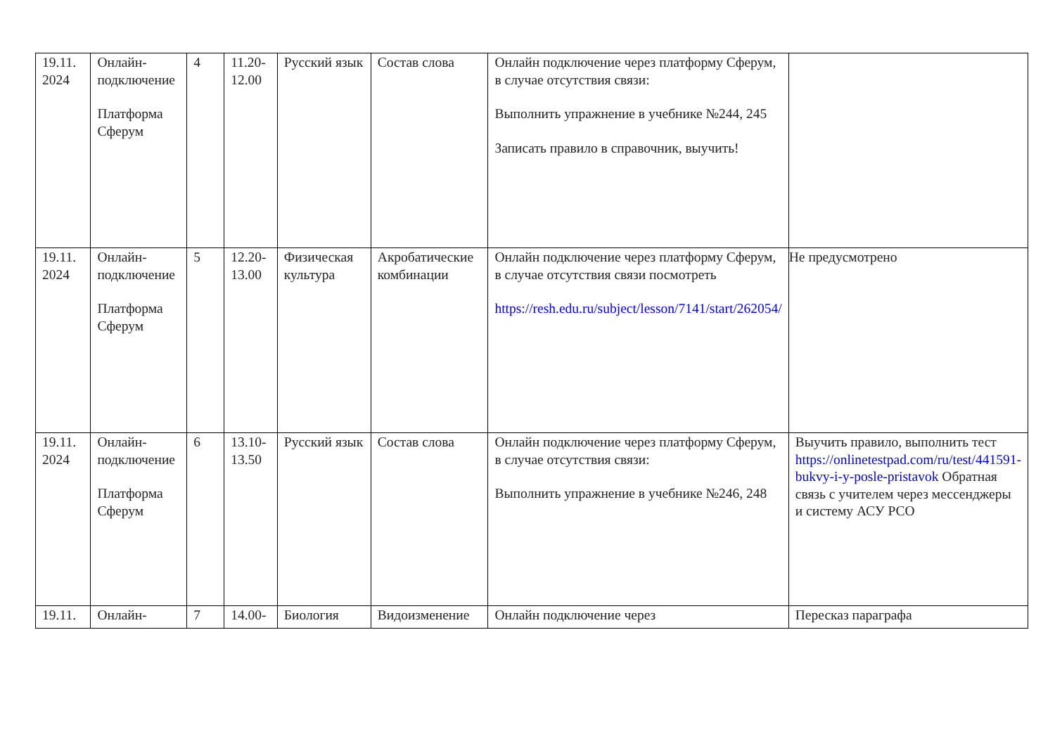| 19.11. 2024 | Онлайн-подключение Платформа Сферум | 4 | 11.20- 12.00 | Русский язык | Состав слова | Онлайн подключение через платформу Сферум, в случае отсутствия связи: Выполнить упражнение в учебнике №244, 245 Записать правило в справочник, выучить! | |
| 19.11. 2024 | Онлайн-подключение Платформа Сферум | 5 | 12.20- 13.00 | Физическая культура | Акробатические комбинации | Онлайн подключение через платформу Сферум, в случае отсутствия связи посмотреть https://resh.edu.ru/subject/lesson/7141/start/262054/ | Не предусмотрено |
| 19.11. 2024 | Онлайн-подключение Платформа Сферум | 6 | 13.10- 13.50 | Русский язык | Состав слова | Онлайн подключение через платформу Сферум, в случае отсутствия связи: Выполнить упражнение в учебнике №246, 248 | Выучить правило, выполнить тест https://onlinetestpad.com/ru/test/441591-bukvy-i-y-posle-pristavok Обратная связь с учителем через мессенджеры и систему АСУ РСО |
| 19.11. | Онлайн- | 7 | 14.00- | Биология | Видоизменение | Онлайн подключение через | Пересказ параграфа |